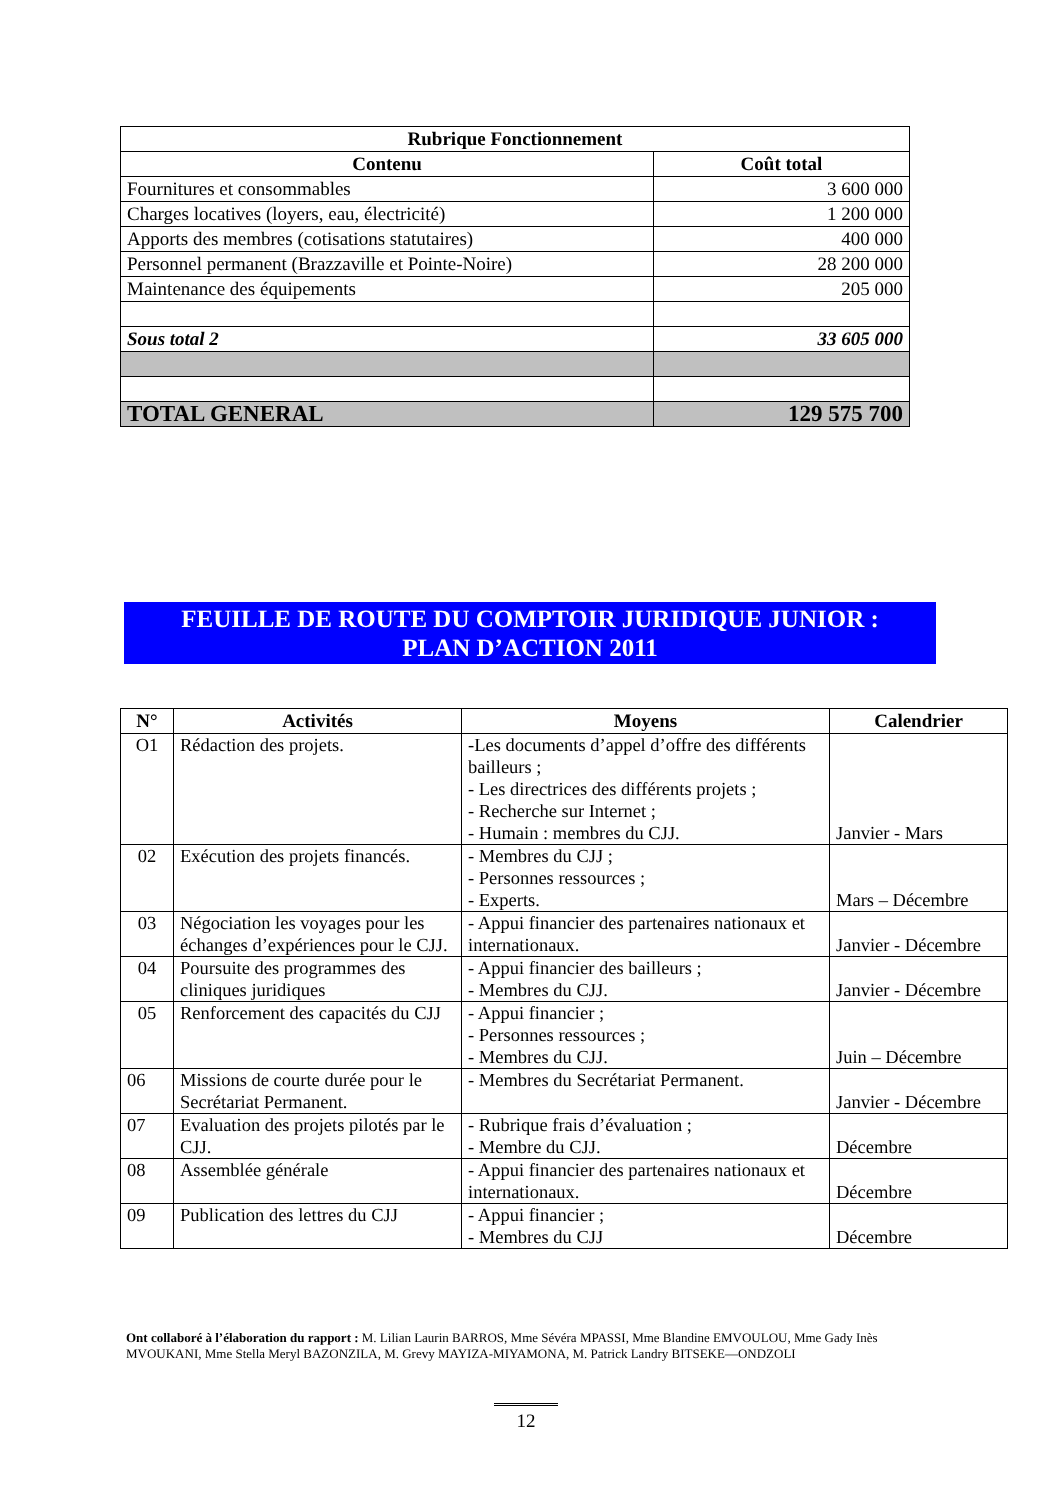| Rubrique Fonctionnement | |
| --- | --- |
| Contenu | Coût total |
| Fournitures et consommables | 3 600 000 |
| Charges locatives (loyers, eau, électricité) | 1 200 000 |
| Apports des membres (cotisations statutaires) | 400 000 |
| Personnel permanent (Brazzaville et Pointe-Noire) | 28 200 000 |
| Maintenance des équipements | 205 000 |
| Sous total 2 | 33 605 000 |
| TOTAL GENERAL | 129 575 700 |
FEUILLE DE ROUTE DU COMPTOIR JURIDIQUE JUNIOR :
PLAN D’ACTION 2011
| N° | Activités | Moyens | Calendrier |
| --- | --- | --- | --- |
| O1 | Rédaction des projets. | -Les documents d’appel d’offre des différents bailleurs ; - Les directrices des différents projets ; - Recherche sur Internet ; - Humain : membres du CJJ. | Janvier - Mars |
| 02 | Exécution des projets financés. | - Membres du CJJ ; - Personnes ressources ; - Experts. | Mars – Décembre |
| 03 | Négociation les voyages pour les échanges d’expériences pour le CJJ. | - Appui financier des partenaires nationaux et internationaux. | Janvier - Décembre |
| 04 | Poursuite des programmes des cliniques juridiques | - Appui financier des bailleurs ; - Membres du CJJ. | Janvier - Décembre |
| 05 | Renforcement des capacités du CJJ | - Appui financier ; - Personnes ressources ; - Membres du CJJ. | Juin – Décembre |
| 06 | Missions de courte durée pour le Secrétariat Permanent. | - Membres du Secrétariat Permanent. | Janvier - Décembre |
| 07 | Evaluation des projets pilotés par le CJJ. | - Rubrique frais d’évaluation ; - Membre du CJJ. | Décembre |
| 08 | Assemblée générale | - Appui financier des partenaires nationaux et internationaux. | Décembre |
| 09 | Publication des lettres du CJJ | - Appui financier ; - Membres du CJJ | Décembre |
Ont collaboré à l’élaboration du rapport : M. Lilian Laurin BARROS, Mme Sévéra MPASSI, Mme Blandine EMVOULOU, Mme Gady Inès MVOUKANI, Mme Stella Meryl BAZONZILA, M. Grevy MAYIZA-MIYAMONA, M. Patrick Landry BITSEKE—ONDZOLI
12